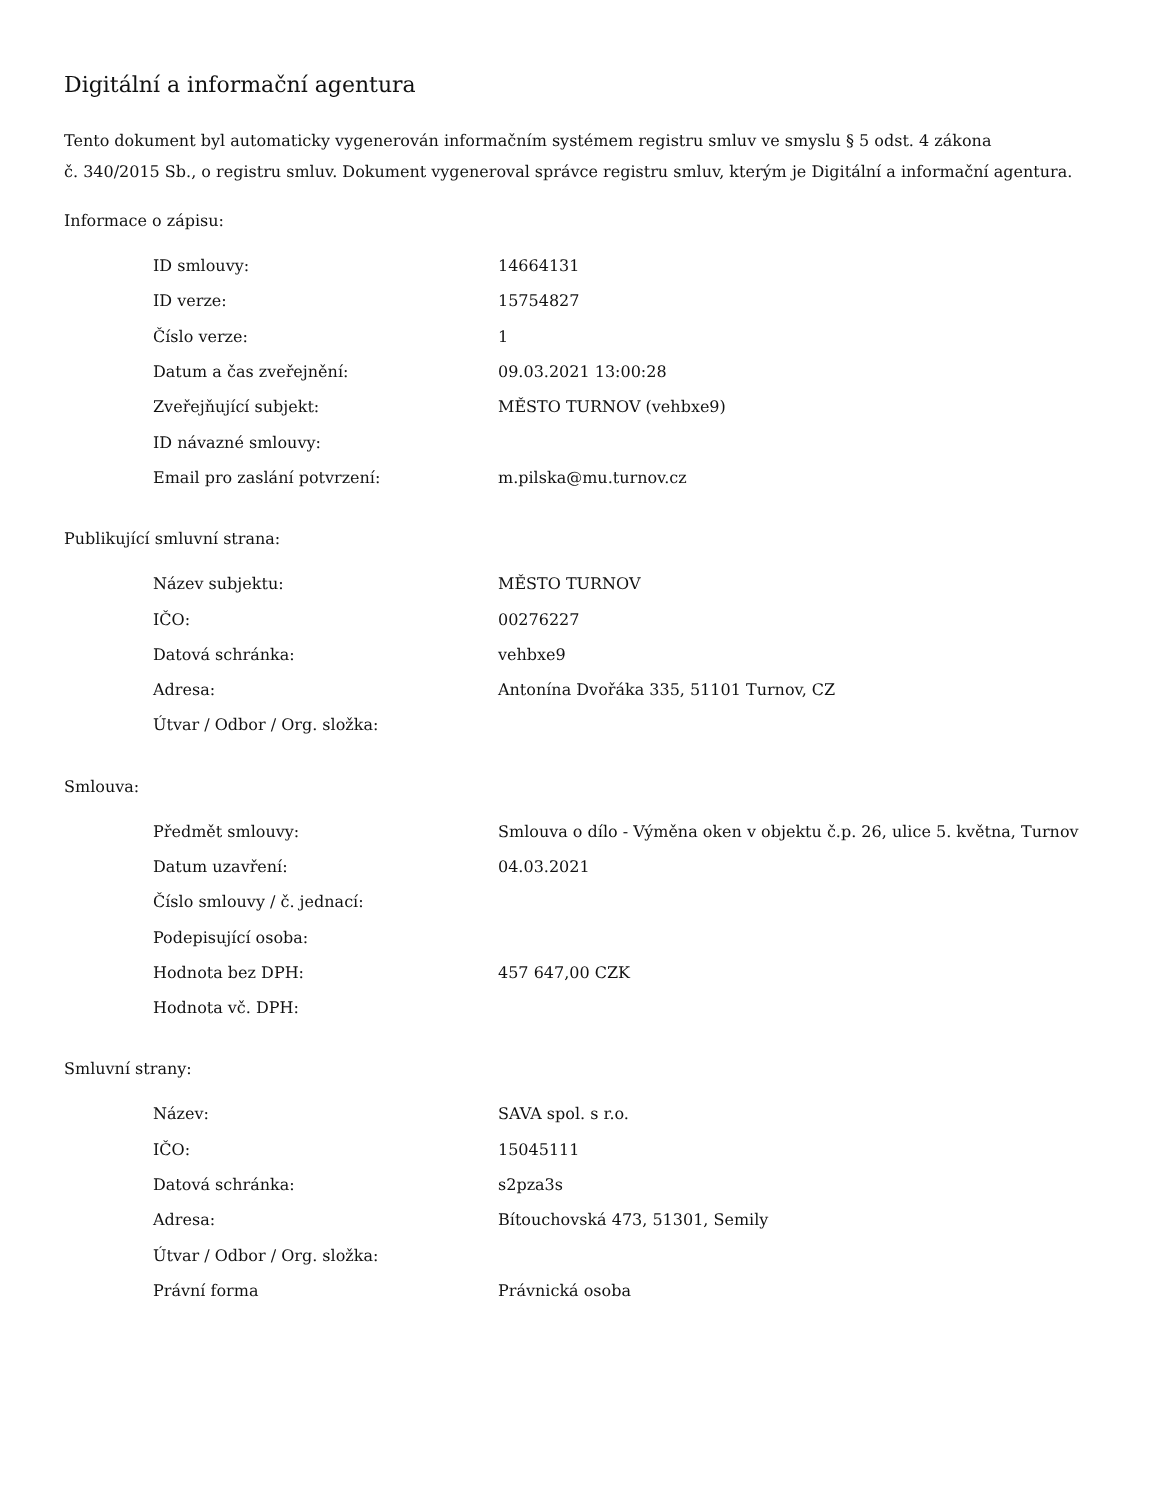Digitální a informační agentura
Tento dokument byl automaticky vygenerován informačním systémem registru smluv ve smyslu § 5 odst. 4 zákona
č. 340/2015 Sb., o registru smluv. Dokument vygeneroval správce registru smluv, kterým je Digitální a informační agentura.
Informace o zápisu:
| ID smlouvy: | 14664131 |
| ID verze: | 15754827 |
| Číslo verze: | 1 |
| Datum a čas zveřejnění: | 09.03.2021 13:00:28 |
| Zveřejňující subjekt: | MĚSTO TURNOV (vehbxe9) |
| ID návazné smlouvy: | |
| Email pro zaslání potvrzení: | m.pilska@mu.turnov.cz |
Publikující smluvní strana:
| Název subjektu: | MĚSTO TURNOV |
| IČO: | 00276227 |
| Datová schránka: | vehbxe9 |
| Adresa: | Antonína Dvořáka 335, 51101 Turnov, CZ |
| Útvar / Odbor / Org. složka: | |
Smlouva:
| Předmět smlouvy: | Smlouva o dílo - Výměna oken v objektu č.p. 26, ulice 5. května, Turnov |
| Datum uzavření: | 04.03.2021 |
| Číslo smlouvy / č. jednací: | |
| Podepisující osoba: | |
| Hodnota bez DPH: | 457 647,00 CZK |
| Hodnota vč. DPH: | |
Smluvní strany:
| Název: | SAVA spol. s r.o. |
| IČO: | 15045111 |
| Datová schránka: | s2pza3s |
| Adresa: | Bítouchovská 473, 51301, Semily |
| Útvar / Odbor / Org. složka: | |
| Právní forma | Právnická osoba |